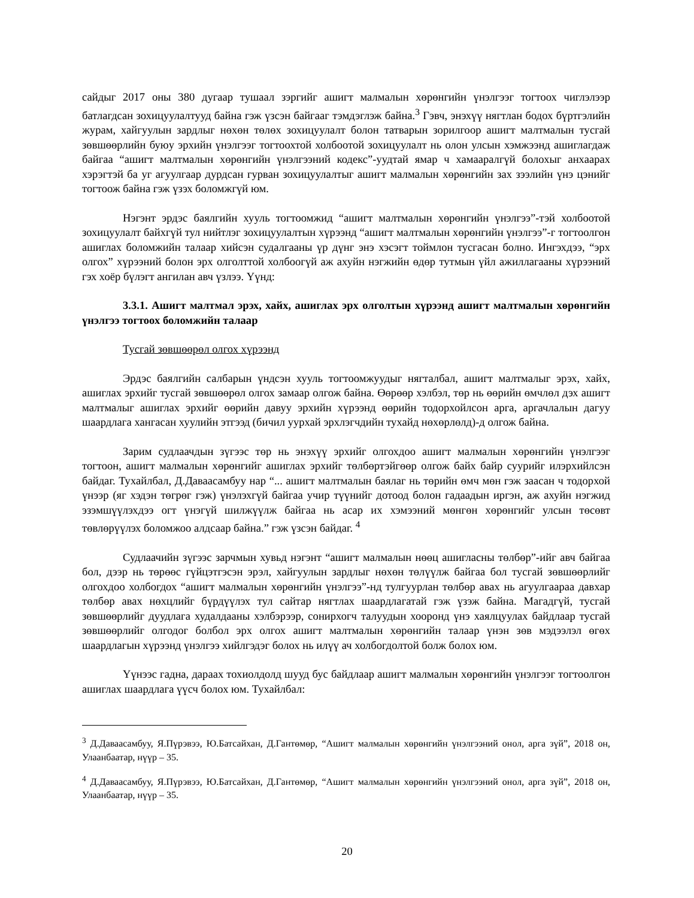сайдыг 2017 оны 380 дугаар тушаал зэргийг ашигт малмалын хөрөнгийн үнэлгээг тогтоох чиглэлээр батлагдсан зохицуулалтууд байна гэж үзсэн байгааг тэмдэглэж байна.<sup>3</sup> Гэвч, энэхүү нягтлан бодох бүртгэлийн журам, хайгуулын зардлыг нөхөн төлөх зохицуулалт болон татварын зорилгоор ашигт малтмалын тусгай зөвшөөрлийн буюу эрхийн үнэлгээг тогтоохтой холбоотой зохицуулалт нь олон улсын хэмжээнд ашиглагдаж байгаа “ашигт малтмалын хөрөнгийн үнэлгээний кодекс”-уудтай ямар ч хамааралгүй болохыг анхаарах хэрэгтэй ба уг агуулгаар дурдсан гурван зохицуулалтыг ашигт малмалын хөрөнгийн зах зээлийн үнэ цэнийг тогтоож байна гэж үзэх боломжгүй юм.
Нэгэнт эрдэс баялгийн хууль тогтоомжид “ашигт малтмалын хөрөнгийн үнэлгээ”-тэй холбоотой зохицуулалт байхгүй тул нийтлэг зохицуулалтын хүрээнд “ашигт малтмалын хөрөнгийн үнэлгээ”-г тогтоолгон ашиглах боломжийн талаар хийсэн судалгааны үр дүнг энэ хэсэгт тоймлон тусгасан болно. Ингэхдээ, “эрх олгох” хүрээний болон эрх олголттой холбоогүй аж ахуйн нэгжийн өдөр тутмын үйл ажиллагааны хүрээний гэх хоёр бүлэгт ангилан авч үзлээ. Үүнд:
3.3.1. Ашигт малтмал эрэх, хайх, ашиглах эрх олголтын хүрээнд ашигт малтмалын хөрөнгийн үнэлгээ тогтоох боломжийн талаар
Тусгай зөвшөөрөл олгох хүрээнд
Эрдэс баялгийн салбарын үндсэн хууль тогтоомжуудыг нягталбал, ашигт малтмалыг эрэх, хайх, ашиглах эрхийг тусгай зөвшөөрөл олгох замаар олгож байна. Өөрөөр хэлбэл, төр нь өөрийн өмчлөл дэх ашигт малтмалыг ашиглах эрхийг өөрийн давуу эрхийн хүрээнд өөрийн тодорхойлсон арга, аргачлалын дагуу шаардлага хангасан хуулийн этгээд (бичил уурхай эрхлэгчдийн тухайд нөхөрлөлд)-д олгож байна.
Зарим судлаачдын зүгээс төр нь энэхүү эрхийг олгохдоо ашигт малмалын хөрөнгийн үнэлгээг тогтоон, ашигт малмалын хөрөнгийг ашиглах эрхийг төлбөртэйгөөр олгож байх байр суурийг илэрхийлсэн байдаг. Тухайлбал, Д.Даваасамбуу нар “... ашигт малтмалын баялаг нь төрийн өмч мөн гэж заасан ч тодорхой үнээр (яг хэдэн төгрөг гэж) үнэлэхгүй байгаа учир түүнийг дотоод болон гадаадын иргэн, аж ахуйн нэгжид эзэмшүүлэхдээ огт үнэгүй шилжүүлж байгаа нь асар их хэмээний мөнгөн хөрөнгийг улсын төсөвт төвлөрүүлэх боломжоо алдсаар байна.” гэж үзсэн байдаг. <sup>4</sup>
Судлаачийн зүгээс зарчмын хувьд нэгэнт “ашигт малмалын нөөц ашигласны төлбөр”-ийг авч байгаа бол, дээр нь төрөөс гүйцэтгэсэн эрэл, хайгуулын зардлыг нөхөн төлүүлж байгаа бол тусгай зөвшөөрлийг олгохдоо холбогдох “ашигт малмалын хөрөнгийн үнэлгээ”-нд тулгуурлан төлбөр авах нь агуулгаараа давхар төлбөр авах нөхцлийг бүрдүүлэх тул сайтар нягтлах шаардлагатай гэж үзэж байна. Магадгүй, тусгай зөвшөөрлийг дуудлага худалдааны хэлбэрээр, сонирхогч талуудын хооронд үнэ хаялцуулах байдлаар тусгай зөвшөөрлийг олгодог болбол эрх олгох ашигт малтмалын хөрөнгийн талаар үнэн зөв мэдээлэл өгөх шаардлагын хүрээнд үнэлгээ хийлгэдэг болох нь илүү ач холбогдолтой болж болох юм.
Үүнээс гадна, дараах тохиолдолд шууд бус байдлаар ашигт малмалын хөрөнгийн үнэлгээг тогтоолгон ашиглах шаардлага үүсч болох юм. Тухайлбал:
<sup>3</sup> Д.Даваасамбуу, Я.Пүрэвээ, Ю.Батсайхан, Д.Гантөмөр, “Ашигт малмалын хөрөнгийн үнэлгээний онол, арга зүй”, 2018 он, Улаанбаатар, нүүр – 35.
<sup>4</sup> Д.Даваасамбуу, Я.Пүрэвээ, Ю.Батсайхан, Д.Гантөмөр, “Ашигт малмалын хөрөнгийн үнэлгээний онол, арга зүй”, 2018 он, Улаанбаатар, нүүр – 35.
20